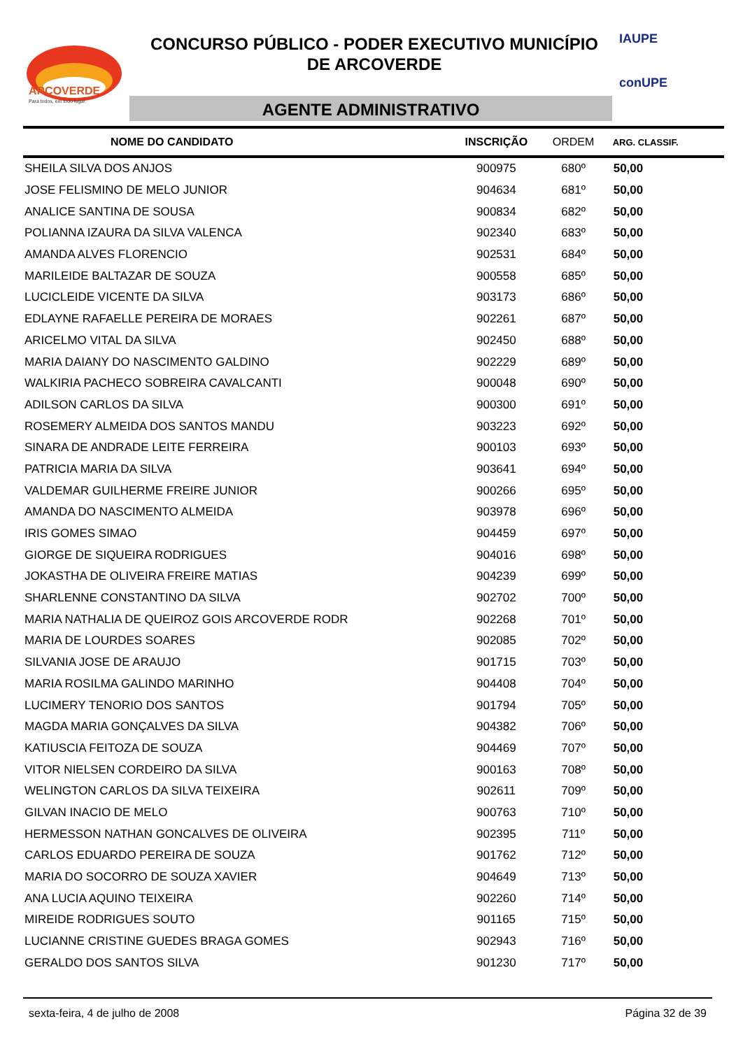ARCOVERDE
Para todos, em todo lugar.
CONCURSO PÚBLICO - PODER EXECUTIVO MUNICÍPIO
DE ARCOVERDE
AGENTE ADMINISTRATIVO
IAUPE
conUPE
| NOME DO CANDIDATO | INSCRIÇÃO | ORDEM | ARG. CLASSIF. |
| --- | --- | --- | --- |
| SHEILA SILVA DOS ANJOS | 900975 | 680º | 50,00 |
| JOSE FELISMINO DE MELO JUNIOR | 904634 | 681º | 50,00 |
| ANALICE SANTINA DE SOUSA | 900834 | 682º | 50,00 |
| POLIANNA IZAURA DA SILVA VALENCA | 902340 | 683º | 50,00 |
| AMANDA ALVES FLORENCIO | 902531 | 684º | 50,00 |
| MARILEIDE BALTAZAR DE SOUZA | 900558 | 685º | 50,00 |
| LUCICLEIDE VICENTE DA SILVA | 903173 | 686º | 50,00 |
| EDLAYNE RAFAELLE PEREIRA DE MORAES | 902261 | 687º | 50,00 |
| ARICELMO VITAL DA SILVA | 902450 | 688º | 50,00 |
| MARIA DAIANY DO NASCIMENTO GALDINO | 902229 | 689º | 50,00 |
| WALKIRIA PACHECO SOBREIRA CAVALCANTI | 900048 | 690º | 50,00 |
| ADILSON CARLOS DA SILVA | 900300 | 691º | 50,00 |
| ROSEMERY ALMEIDA DOS SANTOS MANDU | 903223 | 692º | 50,00 |
| SINARA DE ANDRADE LEITE FERREIRA | 900103 | 693º | 50,00 |
| PATRICIA MARIA DA SILVA | 903641 | 694º | 50,00 |
| VALDEMAR GUILHERME FREIRE JUNIOR | 900266 | 695º | 50,00 |
| AMANDA DO NASCIMENTO ALMEIDA | 903978 | 696º | 50,00 |
| IRIS GOMES SIMAO | 904459 | 697º | 50,00 |
| GIORGE DE SIQUEIRA RODRIGUES | 904016 | 698º | 50,00 |
| JOKASTHA DE OLIVEIRA FREIRE MATIAS | 904239 | 699º | 50,00 |
| SHARLENNE CONSTANTINO DA SILVA | 902702 | 700º | 50,00 |
| MARIA NATHALIA DE QUEIROZ GOIS ARCOVERDE RODR | 902268 | 701º | 50,00 |
| MARIA DE LOURDES SOARES | 902085 | 702º | 50,00 |
| SILVANIA JOSE DE ARAUJO | 901715 | 703º | 50,00 |
| MARIA ROSILMA GALINDO MARINHO | 904408 | 704º | 50,00 |
| LUCIMERY TENORIO DOS SANTOS | 901794 | 705º | 50,00 |
| MAGDA MARIA GONÇALVES DA SILVA | 904382 | 706º | 50,00 |
| KATIUSCIA FEITOZA DE SOUZA | 904469 | 707º | 50,00 |
| VITOR NIELSEN CORDEIRO DA SILVA | 900163 | 708º | 50,00 |
| WELINGTON CARLOS DA SILVA TEIXEIRA | 902611 | 709º | 50,00 |
| GILVAN INACIO DE MELO | 900763 | 710º | 50,00 |
| HERMESSON NATHAN GONCALVES DE OLIVEIRA | 902395 | 711º | 50,00 |
| CARLOS EDUARDO PEREIRA DE SOUZA | 901762 | 712º | 50,00 |
| MARIA DO SOCORRO DE SOUZA XAVIER | 904649 | 713º | 50,00 |
| ANA LUCIA AQUINO TEIXEIRA | 902260 | 714º | 50,00 |
| MIREIDE RODRIGUES SOUTO | 901165 | 715º | 50,00 |
| LUCIANNE CRISTINE GUEDES BRAGA GOMES | 902943 | 716º | 50,00 |
| GERALDO DOS SANTOS SILVA | 901230 | 717º | 50,00 |
sexta-feira, 4 de julho de 2008 Página 32 de 39